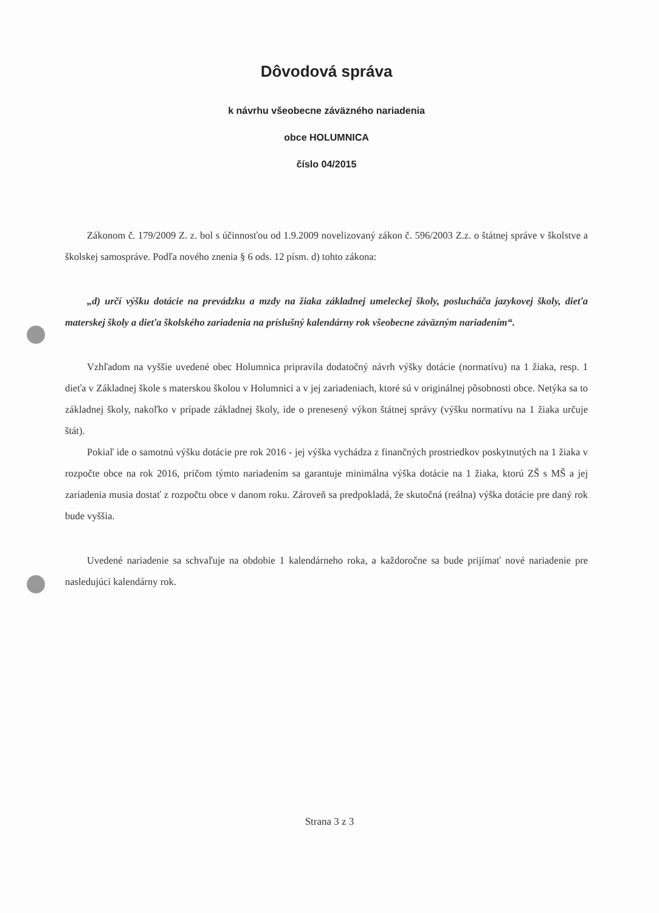Dôvodová správa
k návrhu všeobecne záväzného nariadenia
obce HOLUMNICA
číslo 04/2015
Zákonom č. 179/2009 Z. z. bol s účinnosťou od 1.9.2009 novelizovaný zákon č. 596/2003 Z.z. o štátnej správe v školstve a školskej samospráve. Podľa nového znenia § 6 ods. 12 písm. d) tohto zákona:
„d) určí výšku dotácie na prevádzku a mzdy na žiaka základnej umeleckej školy, poslucháča jazykovej školy, dieťa materskej školy a dieťa školského zariadenia na príslušný kalendárny rok všeobecne záväzným nariadením“.
Vzhľadom na vyššie uvedené obec Holumnica pripravila dodatočný návrh výšky dotácie (normatívu) na 1 žiaka, resp. 1 dieťa v Základnej škole s materskou školou v Holumnici a v jej zariadeniach, ktoré sú v originálnej pôsobnosti obce. Netýka sa to základnej školy, nakoľko v prípade základnej školy, ide o prenesený výkon štátnej správy (výšku normatívu na 1 žiaka určuje štát).
Pokiaľ ide o samotnú výšku dotácie pre rok 2016 - jej výška vychádza z finančných prostriedkov poskytnutých na 1 žiaka v rozpočte obce na rok 2016, pričom týmto nariadením sa garantuje minimálna výška dotácie na 1 žiaka, ktorú ZŠ s MŠ a jej zariadenia musia dostať z rozpočtu obce v danom roku. Zároveň sa predpokladá, že skutočná (reálna) výška dotácie pre daný rok bude vyššia.
Uvedené nariadenie sa schvaľuje na obdobie 1 kalendárneho roka, a každoročne sa bude prijímať nové nariadenie pre nasledujúci kalendárny rok.
Strana 3 z 3